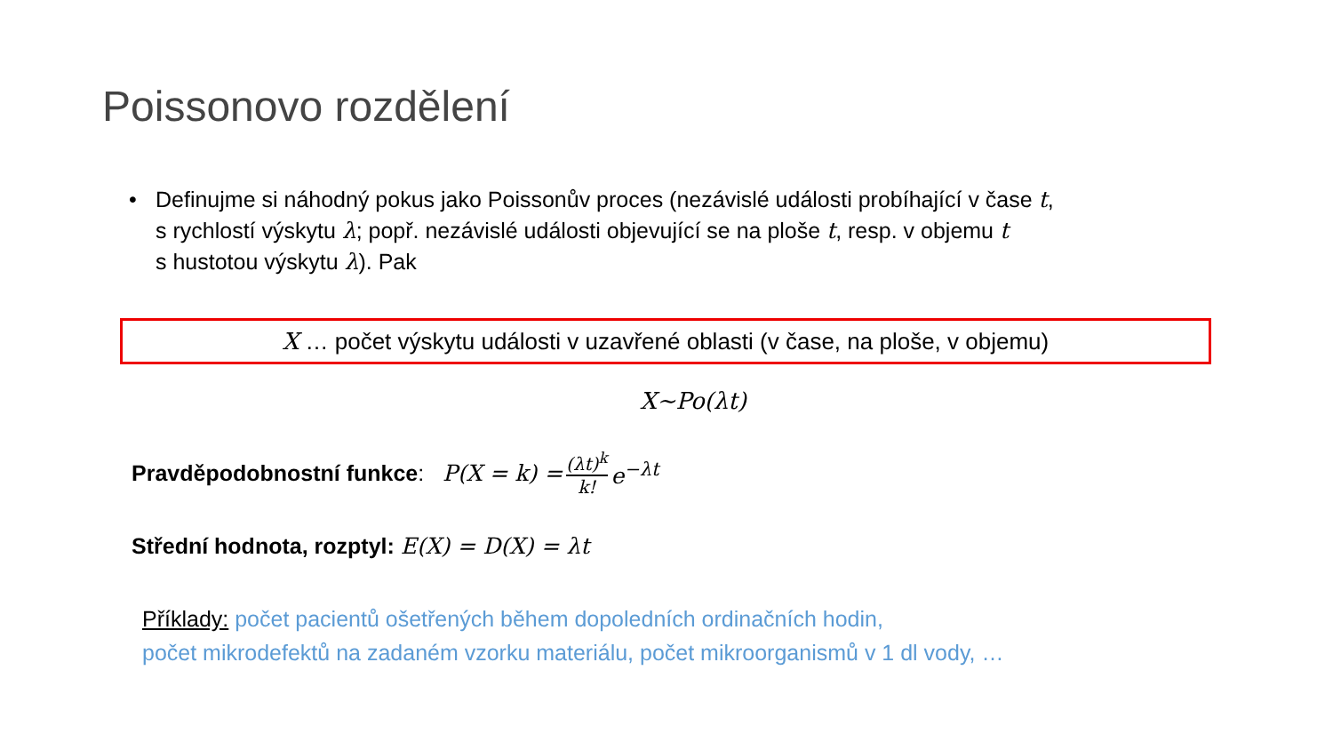Poissonovo rozdělení
• Definujme si náhodný pokus jako Poissonův proces (nezávislé události probíhající v čase t,
s rychlostí výskytu λ; popř. nezávislé události objevující se na ploše t, resp. v objemu t
s hustotou výskytu λ). Pak
X … počet výskytu události v uzavřené oblasti (v čase, na ploše, v objemu)
X~Po(λt)
Pravděpodobnostní funkce: P(X = k) = (λt)<sup>k</sup> k! e<sup>−λt</sup>
Střední hodnota, rozptyl: E(X) = D(X) = λt
Příklady: počet pacientů ošetřených během dopoledních ordinačních hodin,
počet mikrodefektů na zadaném vzorku materiálu, počet mikroorganismů v 1 dl vody, …